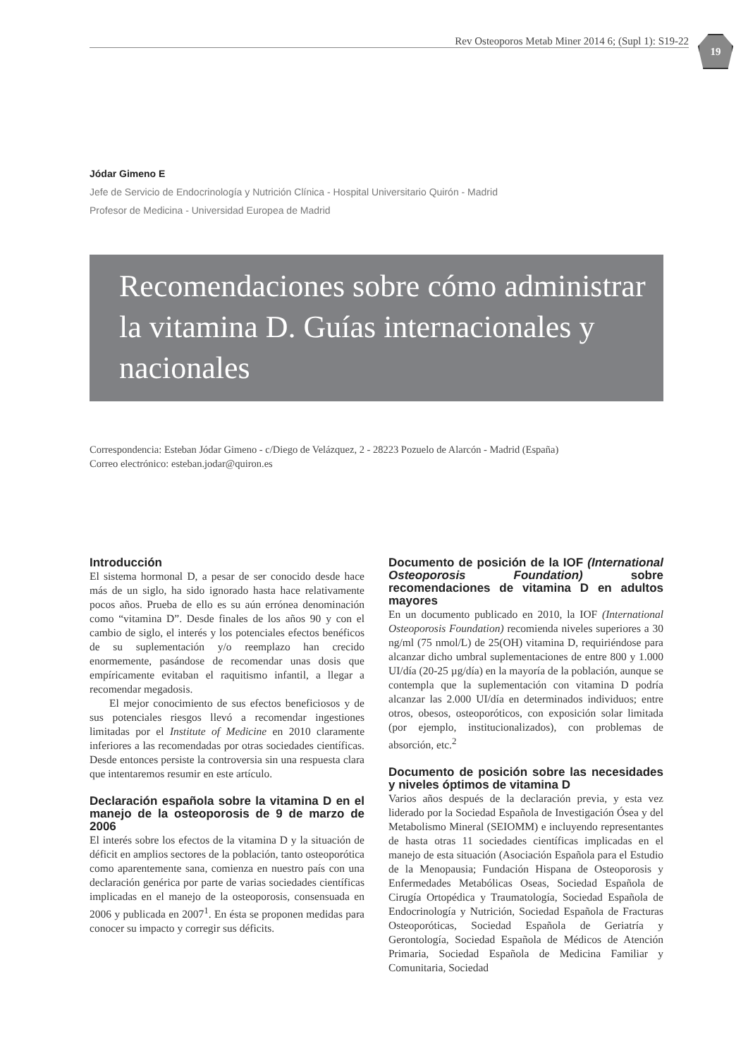Rev Osteoporos Metab Miner 2014 6; (Supl 1): S19-22
19
Jódar Gimeno E
Jefe de Servicio de Endocrinología y Nutrición Clínica - Hospital Universitario Quirón - Madrid
Profesor de Medicina - Universidad Europea de Madrid
Recomendaciones sobre cómo administrar la vitamina D. Guías internacionales y nacionales
Correspondencia: Esteban Jódar Gimeno - c/Diego de Velázquez, 2 - 28223 Pozuelo de Alarcón - Madrid (España)
Correo electrónico: esteban.jodar@quiron.es
Introducción
El sistema hormonal D, a pesar de ser conocido desde hace más de un siglo, ha sido ignorado hasta hace relativamente pocos años. Prueba de ello es su aún errónea denominación como “vitamina D”. Desde finales de los años 90 y con el cambio de siglo, el interés y los potenciales efectos benéficos de su suplementación y/o reemplazo han crecido enormemente, pasándose de recomendar unas dosis que empíricamente evitaban el raquitismo infantil, a llegar a recomendar megadosis.
El mejor conocimiento de sus efectos beneficiosos y de sus potenciales riesgos llevó a recomendar ingestiones limitadas por el Institute of Medicine en 2010 claramente inferiores a las recomendadas por otras sociedades científicas. Desde entonces persiste la controversia sin una respuesta clara que intentaremos resumir en este artículo.
Declaración española sobre la vitamina D en el manejo de la osteoporosis de 9 de marzo de 2006
El interés sobre los efectos de la vitamina D y la situación de déficit en amplios sectores de la población, tanto osteoporótica como aparentemente sana, comienza en nuestro país con una declaración genérica por parte de varias sociedades científicas implicadas en el manejo de la osteoporosis, consensuada en 2006 y publicada en 2007<sup>1</sup>. En ésta se proponen medidas para conocer su impacto y corregir sus déficits.
Documento de posición de la IOF (International Osteoporosis Foundation) sobre recomendaciones de vitamina D en adultos mayores
En un documento publicado en 2010, la IOF (International Osteoporosis Foundation) recomienda niveles superiores a 30 ng/ml (75 nmol/L) de 25(OH) vitamina D, requiriéndose para alcanzar dicho umbral suplementaciones de entre 800 y 1.000 UI/día (20-25 µg/día) en la mayoría de la población, aunque se contempla que la suplementación con vitamina D podría alcanzar las 2.000 UI/día en determinados individuos; entre otros, obesos, osteoporóticos, con exposición solar limitada (por ejemplo, institucionalizados), con problemas de absorción, etc.<sup>2</sup>
Documento de posición sobre las necesidades y niveles óptimos de vitamina D
Varios años después de la declaración previa, y esta vez liderado por la Sociedad Española de Investigación Ósea y del Metabolismo Mineral (SEIOMM) e incluyendo representantes de hasta otras 11 sociedades científicas implicadas en el manejo de esta situación (Asociación Española para el Estudio de la Menopausia; Fundación Hispana de Osteoporosis y Enfermedades Metabólicas Oseas, Sociedad Española de Cirugía Ortopédica y Traumatología, Sociedad Española de Endocrinología y Nutrición, Sociedad Española de Fracturas Osteoporóticas, Sociedad Española de Geriatría y Gerontología, Sociedad Española de Médicos de Atención Primaria, Sociedad Española de Medicina Familiar y Comunitaria, Sociedad